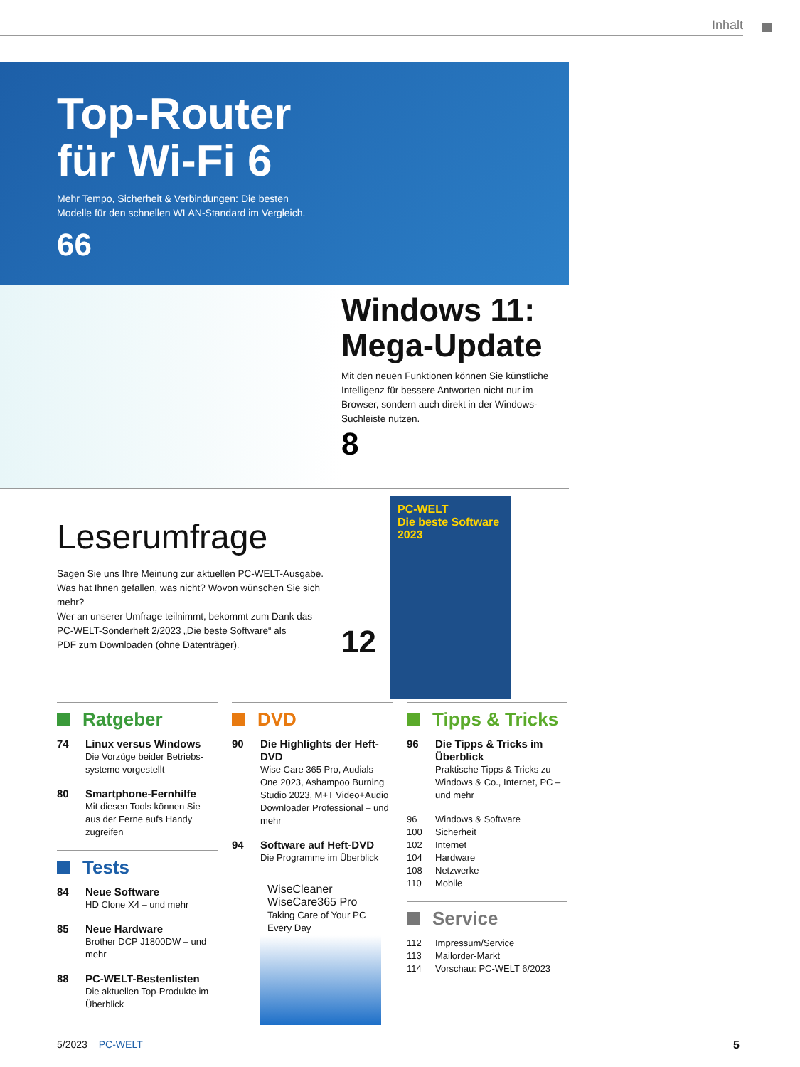Inhalt
Top-Router
für Wi-Fi 6
Mehr Tempo, Sicherheit & Verbindungen: Die besten
Modelle für den schnellen WLAN-Standard im Vergleich.
66
Windows 11: Mega-Update
Mit den neuen Funktionen können Sie künstliche Intelligenz für bessere Antworten nicht nur im Browser, sondern auch direkt in der Windows-Suchleiste nutzen.
8
Leserumfrage
Sagen Sie uns Ihre Meinung zur aktuellen PC-WELT-Ausgabe.
Was hat Ihnen gefallen, was nicht? Wovon wünschen Sie sich mehr?
Wer an unserer Umfrage teilnimmt, bekommt zum Dank das
PC-WELT-Sonderheft 2/2023 „Die beste Software“ als
PDF zum Downloaden (ohne Datenträger).
12
PC-WELT
Die beste Software 2023
Ratgeber
74 Linux versus Windows
Die Vorzüge beider Betriebs-systeme vorgestellt
80 Smartphone-Fernhilfe
Mit diesen Tools können Sie aus der Ferne aufs Handy zugreifen
Tests
84 Neue Software
HD Clone X4 – und mehr
85 Neue Hardware
Brother DCP J1800DW – und mehr
88 PC-WELT-Bestenlisten
Die aktuellen Top-Produkte im Überblick
DVD
90 Die Highlights der Heft-DVD
Wise Care 365 Pro, Audials One 2023, Ashampoo Burning Studio 2023, M+T Video+Audio Downloader Professional – und mehr
94 Software auf Heft-DVD
Die Programme im Überblick
WiseCleaner
WiseCare365 Pro
Taking Care of Your PC Every Day
Tipps & Tricks
96 Die Tipps & Tricks im Überblick
Praktische Tipps & Tricks zu Windows & Co., Internet, PC – und mehr
96 Windows & Software
100 Sicherheit
102 Internet
104 Hardware
108 Netzwerke
110 Mobile
Service
112 Impressum/Service
113 Mailorder-Markt
114 Vorschau: PC-WELT 6/2023
5/2023 PC-WELT 5